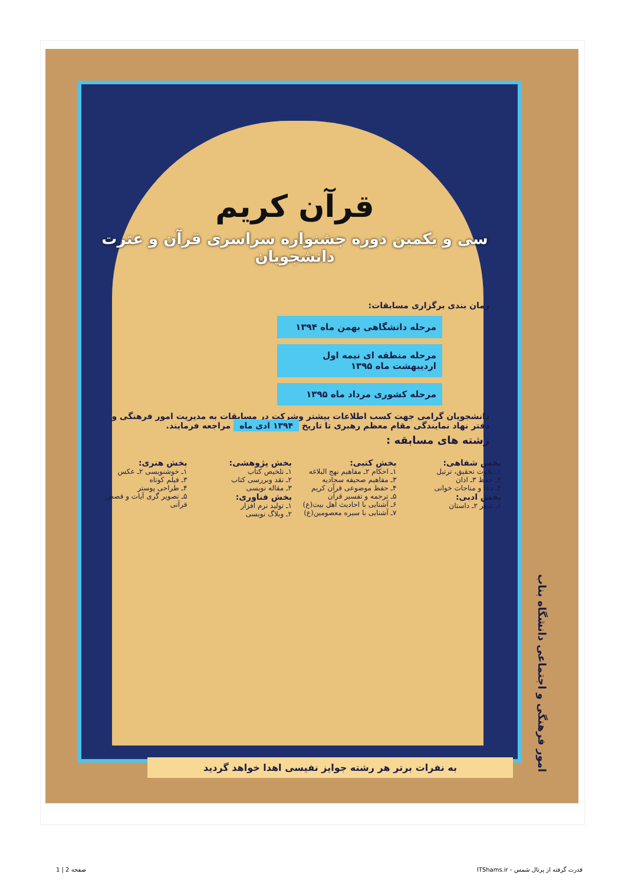امور فرهنگی و اجتماعی دانشگاه بناب
قرآن کریم
سی و یکمین دوره جشنواره سراسری قرآن و عترت دانشجویان
زمان بندی برگزاری مسابقات:
مرحله دانشگاهی بهمن ماه ۱۳۹۴
مرحله منطقه ای نیمه اول اردیبهشت ماه ۱۳۹۵
مرحله کشوری مرداد ماه ۱۳۹۵
دانشجویان گرامی جهت کسب اطلاعات بیشتر وشرکت در مسابقات به مدیریت امور فرهنگی و دفتر نهاد نمایندگی مقام معظم رهبری تا تاریخ ۱۳۹۴ ادی ماه مراجعه فرمایند.
رشته های مسابقه :
بخش شفاهی:
۱ـ تلاوت تحقیق، ترتیل
۲ـ حفظ ۳ـ اذان
۴ـ دعا و مناجات خوانی
بخش ادبی:
۱ـ شعر ۲ـ داستان
بخش کتبی:
۱ـ احکام ۲ـ مفاهیم نهج البلاغه
۳ـ مفاهیم صحیفه سجادیه
۴ـ حفظ موضوعی قرآن کریم
۵ـ ترجمه و تفسیر قرآن
۶ـ آشنایی با احادیث اهل بیت(ع)
۷ـ آشنایی با سیره معصومین(ع)
بخش پژوهشی:
۱ـ تلخیص کتاب
۲ـ نقد وبررسی کتاب
۳ـ مقاله نویسی
بخش فناوری:
۱ـ تولید نرم افزار
۲ـ وبلاگ نویسی
بخش هنری:
۱ـ خوشنویسی ۲ـ عکس
۳ـ فیلم کوتاه
۴ـ طراحی پوستر
۵ـ تصویر گری آیات و قصص قرآنی
به نفرات برتر هر رشته جوایز نفیسی اهدا خواهد گردید
صفحه 2 | 1
قدرت گرفته از پرتال شمس - ITShams.ir